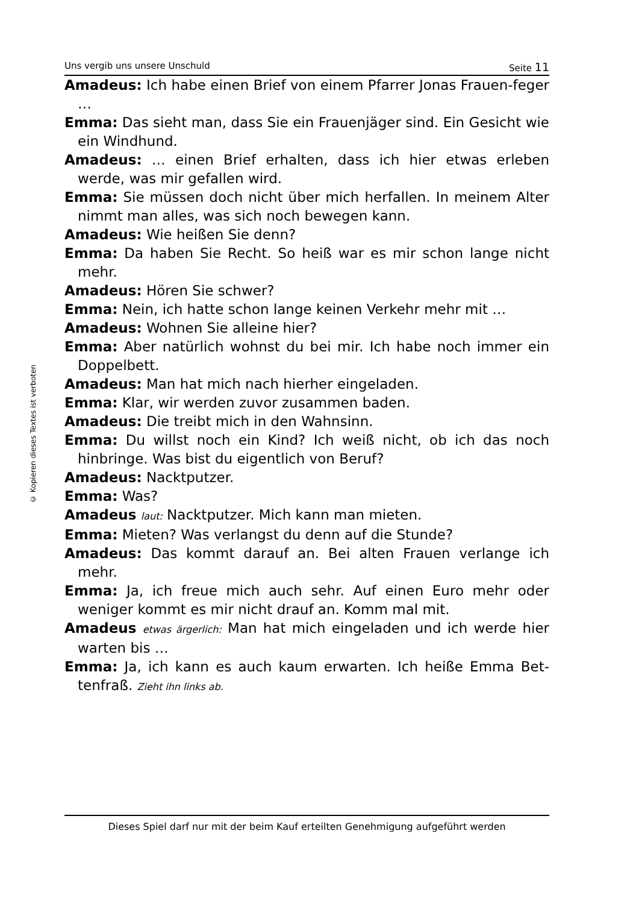© Kopieren dieses Textes ist verboten
Uns vergib uns unsere Unschuld Seite 11
Amadeus: Ich habe einen Brief von einem Pfarrer Jonas Frauen-feger …
Emma: Das sieht man, dass Sie ein Frauenjäger sind. Ein Gesicht wie ein Windhund.
Amadeus: … einen Brief erhalten, dass ich hier etwas erleben werde, was mir gefallen wird.
Emma: Sie müssen doch nicht über mich herfallen. In meinem Alter nimmt man alles, was sich noch bewegen kann.
Amadeus: Wie heißen Sie denn?
Emma: Da haben Sie Recht. So heiß war es mir schon lange nicht mehr.
Amadeus: Hören Sie schwer?
Emma: Nein, ich hatte schon lange keinen Verkehr mehr mit …
Amadeus: Wohnen Sie alleine hier?
Emma: Aber natürlich wohnst du bei mir. Ich habe noch immer ein Doppelbett.
Amadeus: Man hat mich nach hierher eingeladen.
Emma: Klar, wir werden zuvor zusammen baden.
Amadeus: Die treibt mich in den Wahnsinn.
Emma: Du willst noch ein Kind? Ich weiß nicht, ob ich das noch hinbringe. Was bist du eigentlich von Beruf?
Amadeus: Nacktputzer.
Emma: Was?
Amadeus laut: Nacktputzer. Mich kann man mieten.
Emma: Mieten? Was verlangst du denn auf die Stunde?
Amadeus: Das kommt darauf an. Bei alten Frauen verlange ich mehr.
Emma: Ja, ich freue mich auch sehr. Auf einen Euro mehr oder weniger kommt es mir nicht drauf an. Komm mal mit.
Amadeus etwas ärgerlich: Man hat mich eingeladen und ich werde hier warten bis …
Emma: Ja, ich kann es auch kaum erwarten. Ich heiße Emma Bet-tenfraß. Zieht ihn links ab.
Dieses Spiel darf nur mit der beim Kauf erteilten Genehmigung aufgeführt werden